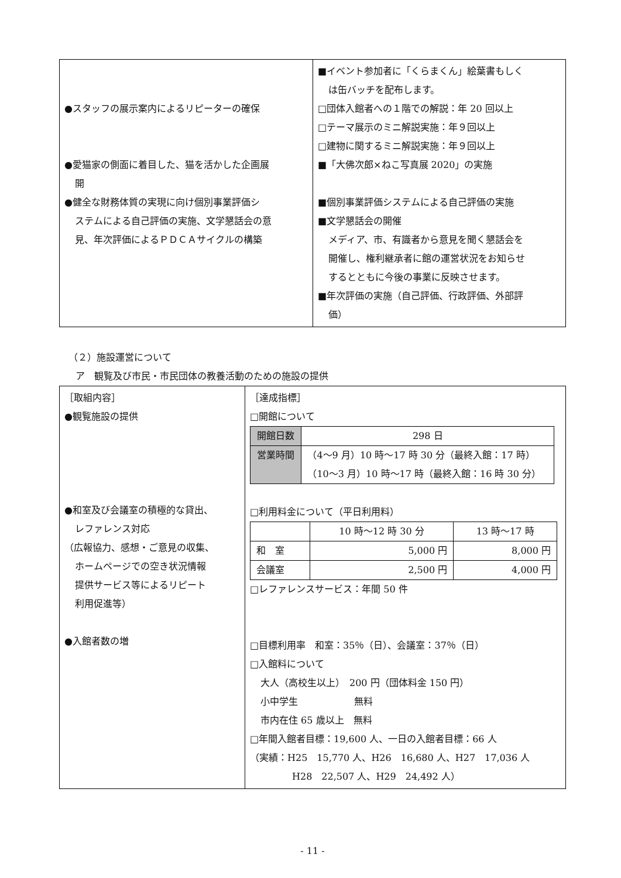| ●スタッフの展示案内によるリピーターの確保 ●愛猫家の側面に着目した、猫を活かした企画展 開 ●健全な財務体質の実現に向け個別事業評価シ ステムによる自己評価の実施、文学懇話会の意 見、年次評価によるＰＤＣＡサイクルの構築 | ■イベント参加者に「くらまくん」絵葉書もしく は缶バッチを配布します。 □団体入館者への１階での解説：年 20 回以上 □テーマ展示のミニ解説実施：年９回以上 □建物に関するミニ解説実施：年９回以上 ■「大佛次郎×ねこ写真展 2020」の実施 ■個別事業評価システムによる自己評価の実施 ■文学懇話会の開催 メディア、市、有識者から意見を聞く懇話会を 開催し、権利継承者に館の運営状況をお知らせ するとともに今後の事業に反映させます。 ■年次評価の実施（自己評価、行政評価、外部評 価） |
（２）施設運営について
ア　観覧及び市民・市民団体の教養活動のための施設の提供
| ［取組内容］ ●観覧施設の提供 ●和室及び会議室の積極的な貸出、 レファレンス対応 （広報協力、感想・ご意見の収集、 ホームページでの空き状況情報 提供サービス等によるリピート 利用促進等） ●入館者数の増 | ［達成指標］ □開館について / 開館日数 / 298 日 / / 営業時間 / （4～9 月）10 時～17 時 30 分（最終入館：17 時） （10～3 月）10 時～17 時（最終入館：16 時 30 分） / □利用料金について（平日利用料） / / 10 時～12 時 30 分 / 13 時～17 時 / / --- / --- / --- / / 和 室 / 5,000 円 / 8,000 円 / / 会議室 / 2,500 円 / 4,000 円 / □レファレンスサービス：年間 50 件 □目標利用率 和室：35％（日）、会議室：37％（日） □入館料について 大人（高校生以上） 200 円（団体料金 150 円） 小中学生 無料 市内在住 65 歳以上 無料 □年間入館者目標：19,600 人、一日の入館者目標：66 人 （実績：H25 15,770 人、H26 16,680 人、H27 17,036 人 H28 22,507 人、H29 24,492 人） |
- 11 -